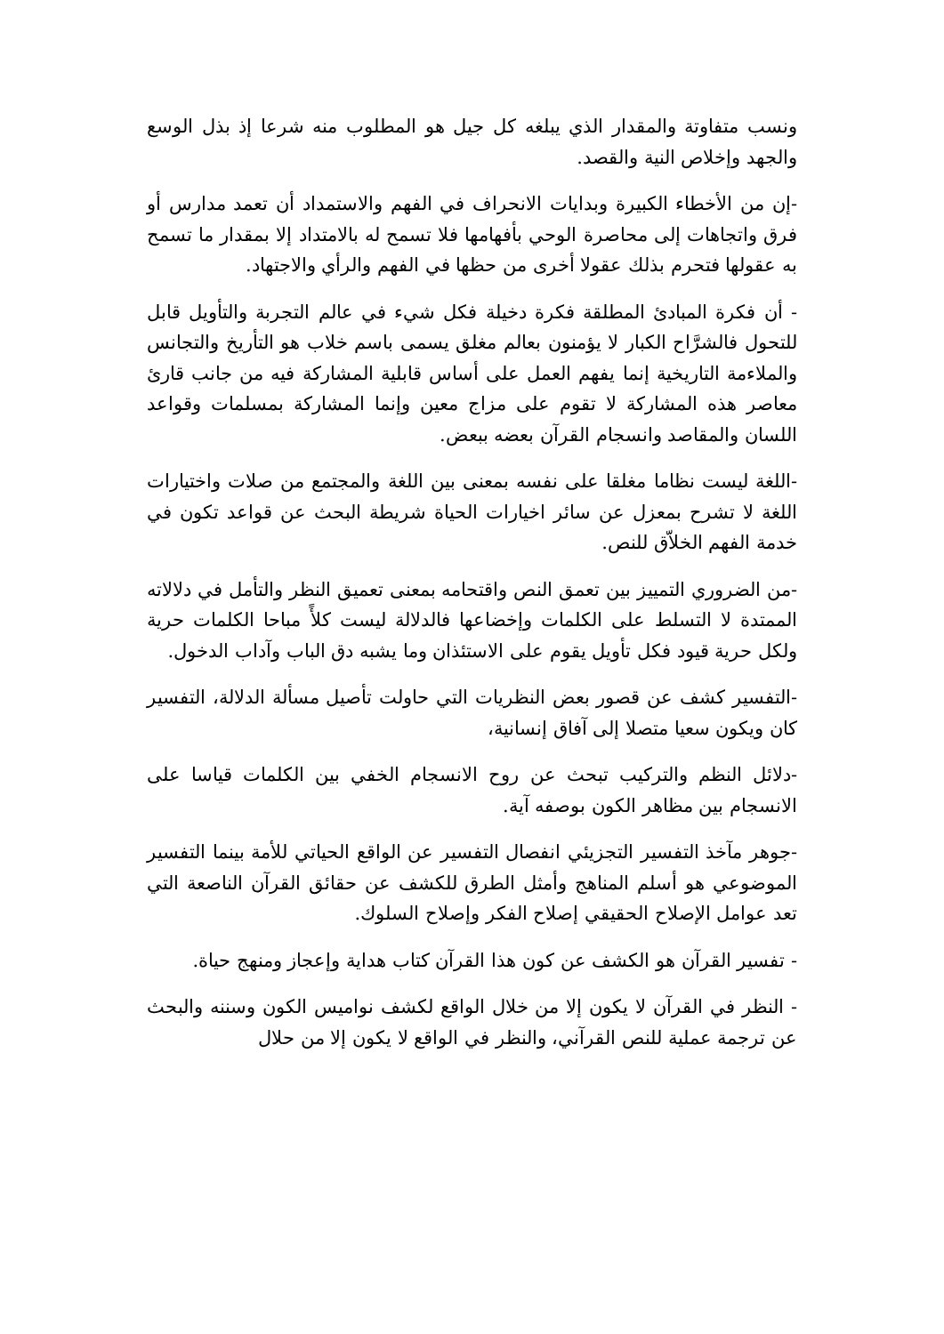ونسب متفاوتة والمقدار الذي يبلغه كل جيل هو المطلوب منه شرعا إذ بذل الوسع والجهد وإخلاص النية والقصد.
-إن من الأخطاء الكبيرة وبدايات الانحراف في الفهم والاستمداد أن تعمد مدارس أو فرق واتجاهات إلى محاصرة الوحي بأفهامها فلا تسمح له بالامتداد إلا بمقدار ما تسمح به عقولها فتحرم بذلك عقولا أخرى من حظها في الفهم والرأي والاجتهاد.
- أن فكرة المبادئ المطلقة فكرة دخيلة فكل شيء في عالم التجربة والتأويل قابل للتحول فالشرَّاح الكبار لا يؤمنون بعالم مغلق يسمى باسم خلاب هو التأريخ والتجانس والملاءمة التاريخية إنما يفهم العمل على أساس قابلية المشاركة فيه من جانب قارئ معاصر هذه المشاركة لا تقوم على مزاج معين وإنما المشاركة بمسلمات وقواعد اللسان والمقاصد وانسجام القرآن بعضه ببعض.
-اللغة ليست نظاما مغلقا على نفسه بمعنى بين اللغة والمجتمع من صلات واختيارات اللغة لا تشرح بمعزل عن سائر اخيارات الحياة شريطة البحث عن قواعد تكون في خدمة الفهم الخلاّق للنص.
-من الضروري التمييز بين تعمق النص واقتحامه بمعنى تعميق النظر والتأمل في دلالاته الممتدة لا التسلط على الكلمات وإخضاعها فالدلالة ليست كلأً مباحا الكلمات حرية ولكل حرية قيود فكل تأويل يقوم على الاستئذان وما يشبه دق الباب وآداب الدخول.
-التفسير كشف عن قصور بعض النظريات التي حاولت تأصيل مسألة الدلالة، التفسير كان ويكون سعيا متصلا إلى آفاق إنسانية،
-دلائل النظم والتركيب تبحث عن روح الانسجام الخفي بين الكلمات قياسا على الانسجام بين مظاهر الكون بوصفه آية.
-جوهر مآخذ التفسير التجزيئي انفصال التفسير عن الواقع الحياتي للأمة بينما التفسير الموضوعي هو أسلم المناهج وأمثل الطرق للكشف عن حقائق القرآن الناصعة التي تعد عوامل الإصلاح الحقيقي إصلاح الفكر وإصلاح السلوك.
- تفسير القرآن هو الكشف عن كون هذا القرآن كتاب هداية وإعجاز ومنهج حياة.
- النظر في القرآن لا يكون إلا من خلال الواقع لكشف نواميس الكون وسننه والبحث عن ترجمة عملية للنص القرآني، والنظر في الواقع لا يكون إلا من حلال